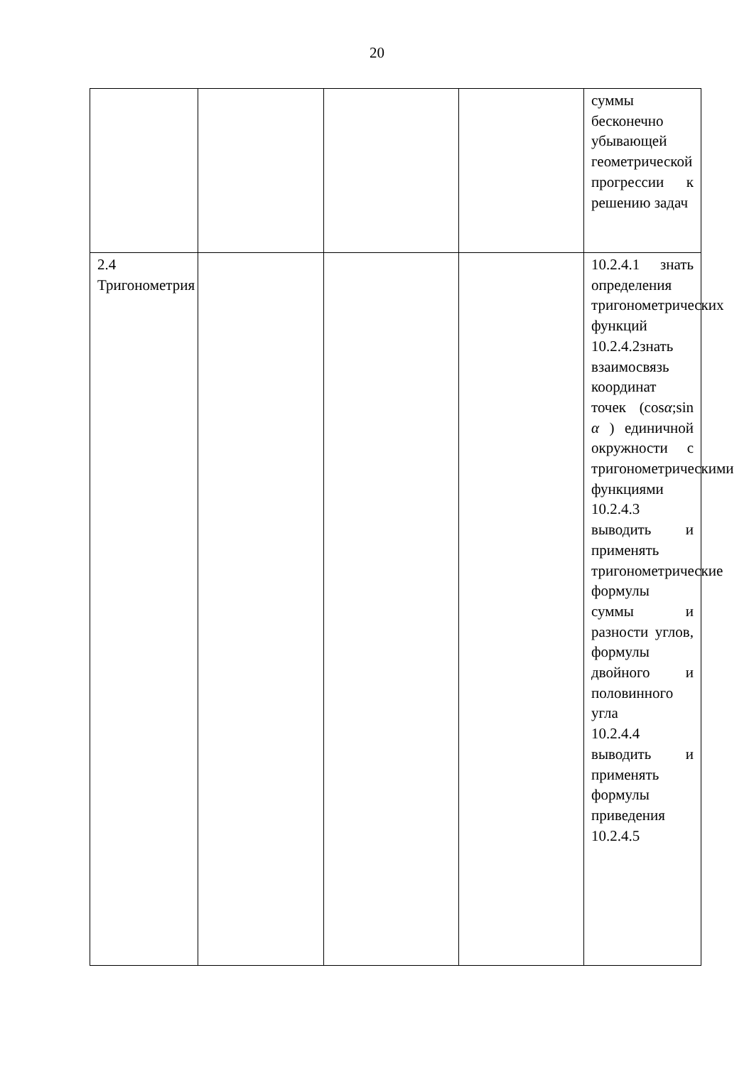20
| | | | | суммы бесконечно убывающей геометрической прогрессии к решению задач |
| 2.4 Тригонометрия | | | | 10.2.4.1 знать определения тригонометрических функций 10.2.4.2знать взаимосвязь координат точек (cos α ;sin α ) единичной окружности с тригонометрическими функциями 10.2.4.3 выводить и применять тригонометрические формулы суммы и разности углов, формулы двойного и половинного угла 10.2.4.4 выводить и применять формулы приведения 10.2.4.5 |